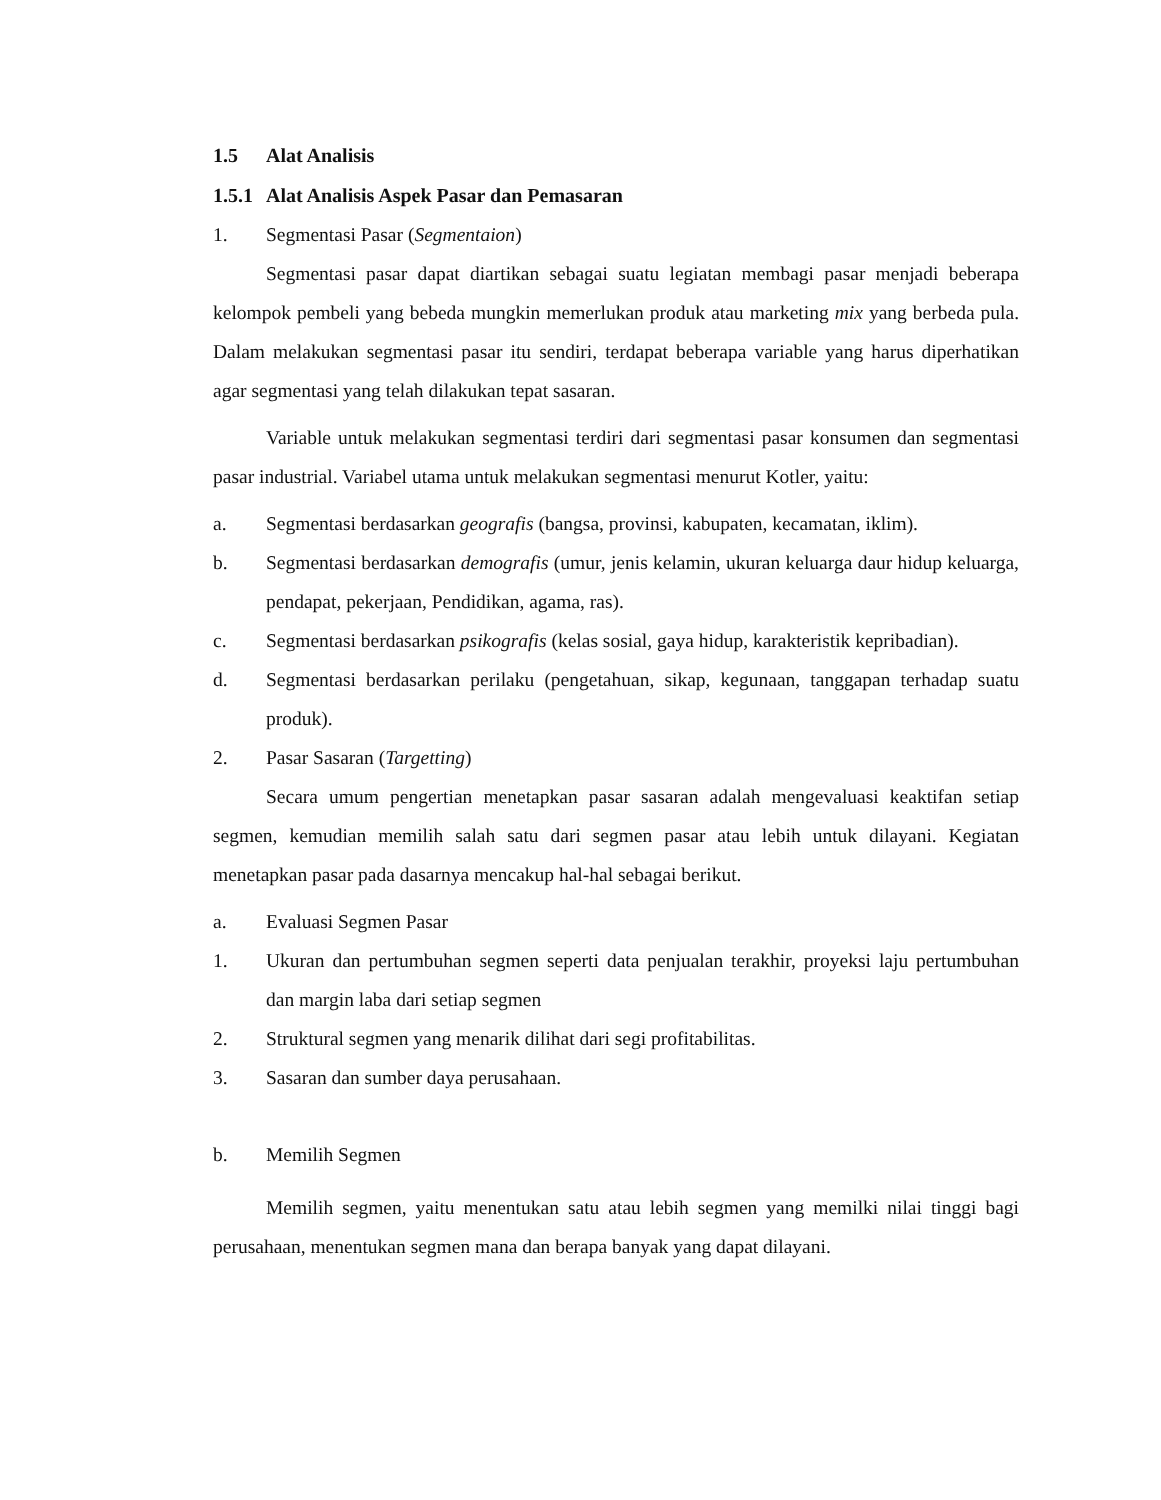1.5 Alat Analisis
1.5.1 Alat Analisis Aspek Pasar dan Pemasaran
1. Segmentasi Pasar (Segmentaion)
Segmentasi pasar dapat diartikan sebagai suatu legiatan membagi pasar menjadi beberapa kelompok pembeli yang bebeda mungkin memerlukan produk atau marketing mix yang berbeda pula. Dalam melakukan segmentasi pasar itu sendiri, terdapat beberapa variable yang harus diperhatikan agar segmentasi yang telah dilakukan tepat sasaran.
Variable untuk melakukan segmentasi terdiri dari segmentasi pasar konsumen dan segmentasi pasar industrial. Variabel utama untuk melakukan segmentasi menurut Kotler, yaitu:
a. Segmentasi berdasarkan geografis (bangsa, provinsi, kabupaten, kecamatan, iklim).
b. Segmentasi berdasarkan demografis (umur, jenis kelamin, ukuran keluarga daur hidup keluarga, pendapat, pekerjaan, Pendidikan, agama, ras).
c. Segmentasi berdasarkan psikografis (kelas sosial, gaya hidup, karakteristik kepribadian).
d. Segmentasi berdasarkan perilaku (pengetahuan, sikap, kegunaan, tanggapan terhadap suatu produk).
2. Pasar Sasaran (Targetting)
Secara umum pengertian menetapkan pasar sasaran adalah mengevaluasi keaktifan setiap segmen, kemudian memilih salah satu dari segmen pasar atau lebih untuk dilayani. Kegiatan menetapkan pasar pada dasarnya mencakup hal-hal sebagai berikut.
a. Evaluasi Segmen Pasar
1. Ukuran dan pertumbuhan segmen seperti data penjualan terakhir, proyeksi laju pertumbuhan dan margin laba dari setiap segmen
2. Struktural segmen yang menarik dilihat dari segi profitabilitas.
3. Sasaran dan sumber daya perusahaan.
b. Memilih Segmen
Memilih segmen, yaitu menentukan satu atau lebih segmen yang memilki nilai tinggi bagi perusahaan, menentukan segmen mana dan berapa banyak yang dapat dilayani.